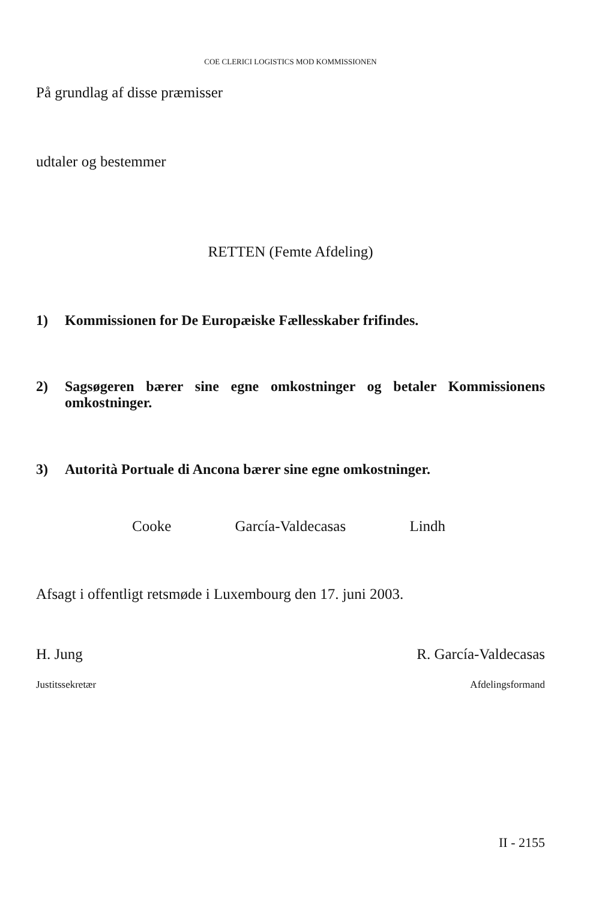COE CLERICI LOGISTICS MOD KOMMISSIONEN
På grundlag af disse præmisser
udtaler og bestemmer
RETTEN (Femte Afdeling)
1) Kommissionen for De Europæiske Fællesskaber frifindes.
2) Sagsøgeren bærer sine egne omkostninger og betaler Kommissionens omkostninger.
3) Autorità Portuale di Ancona bærer sine egne omkostninger.
Cooke García-Valdecasas Lindh
Afsagt i offentligt retsmøde i Luxembourg den 17. juni 2003.
H. Jung R. García-Valdecasas
Justitssekretær Afdelingsformand
II - 2155